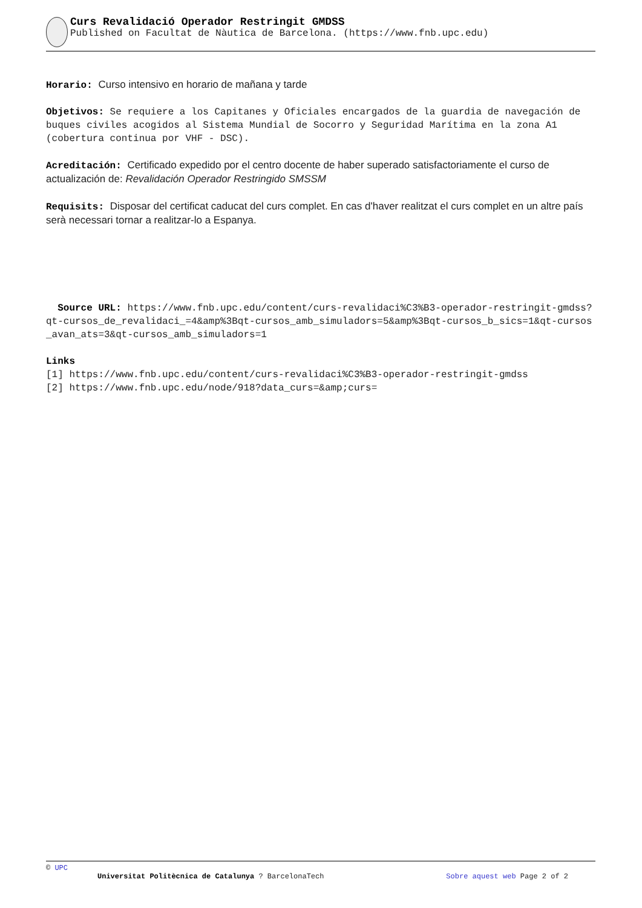Curs Revalidació Operador Restringit GMDSS
Published on Facultat de Nàutica de Barcelona. (https://www.fnb.upc.edu)
Horario: Curso intensivo en horario de mañana y tarde
Objetivos: Se requiere a los Capitanes y Oficiales encargados de la guardia de navegación de buques civiles acogidos al Sistema Mundial de Socorro y Seguridad Marítima en la zona A1 (cobertura continua por VHF - DSC).
Acreditación: Certificado expedido por el centro docente de haber superado satisfactoriamente el curso de actualización de: Revalidación Operador Restringido SMSSM
Requisits: Disposar del certificat caducat del curs complet. En cas d'haver realitzat el curs complet en un altre país serà necessari tornar a realitzar-lo a Espanya.
Source URL: https://www.fnb.upc.edu/content/curs-revalidaci%C3%B3-operador-restringit-gmdss?qt-cursos_de_revalidaci_=4&amp%3Bqt-cursos_amb_simuladors=5&amp%3Bqt-cursos_b_sics=1&qt-cursos_avan_ats=3&qt-cursos_amb_simuladors=1
Links
[1] https://www.fnb.upc.edu/content/curs-revalidaci%C3%B3-operador-restringit-gmdss
[2] https://www.fnb.upc.edu/node/918?data_curs=&amp;curs=
© UPC
Universitat Politècnica de Catalunya ? BarcelonaTech Sobre aquest web Page 2 of 2